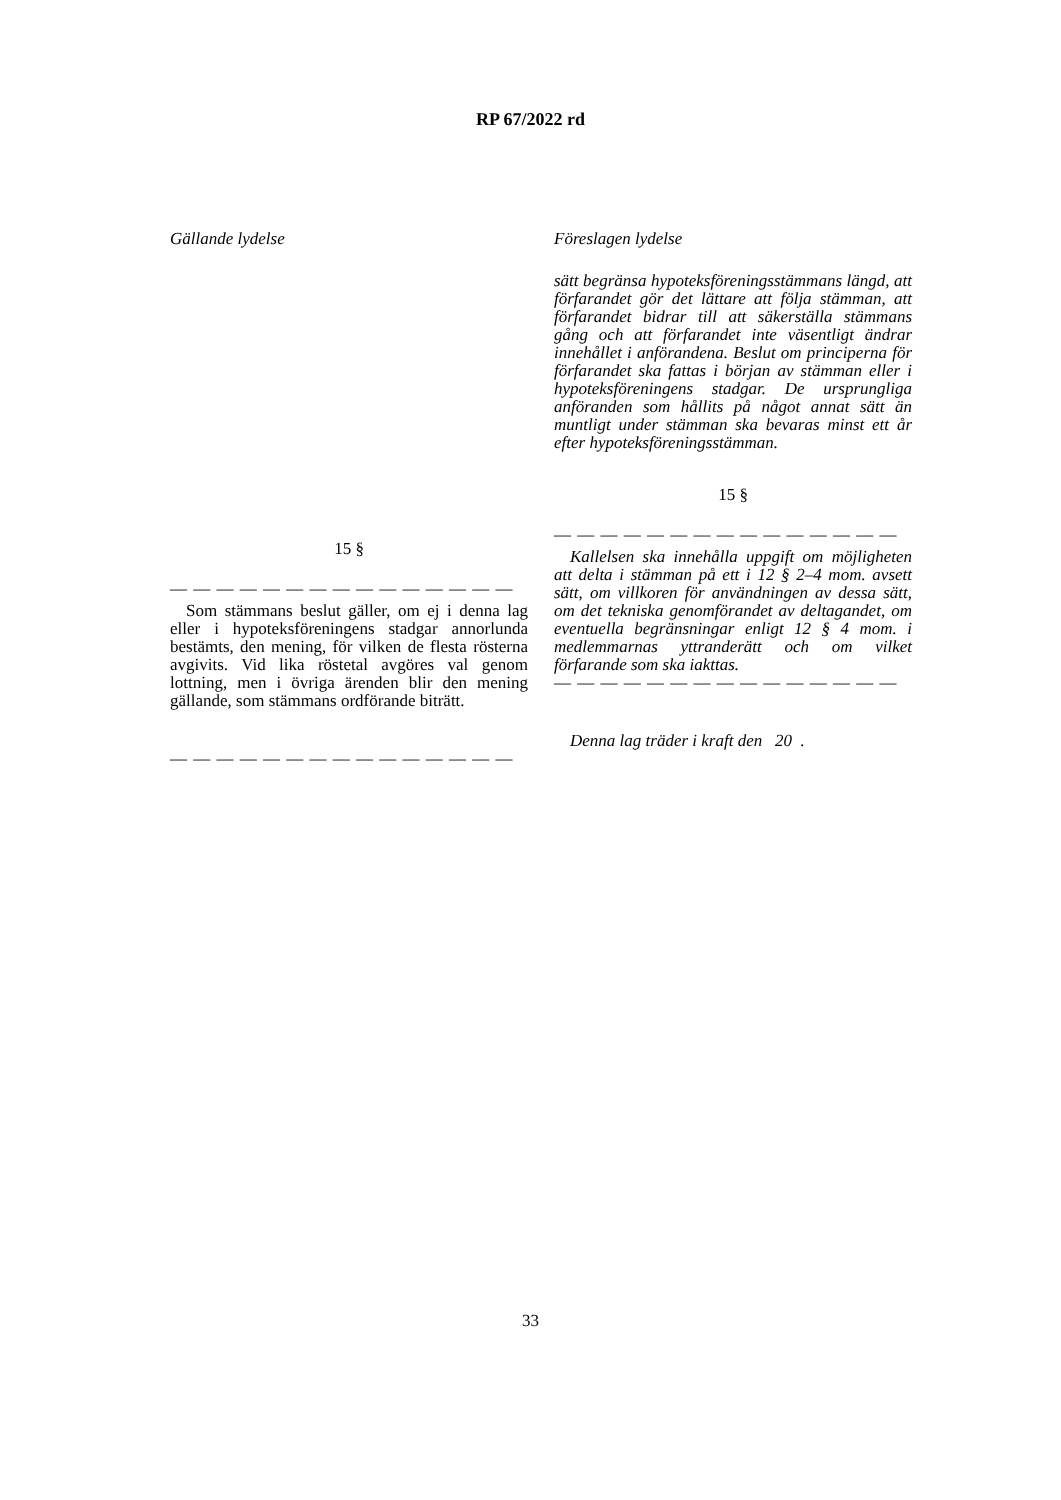RP 67/2022 rd
Gällande lydelse
15 §
— — — — — — — — — — — — — — —
Som stämmans beslut gäller, om ej i denna lag eller i hypoteksföreningens stadgar annorlunda bestämts, den mening, för vilken de flesta rösterna avgivits. Vid lika röstetal avgöres val genom lottning, men i övriga ärenden blir den mening gällande, som stämmans ordförande biträtt.
— — — — — — — — — — — — — — —
Föreslagen lydelse
sätt begränsa hypoteksföreningsstämmans längd, att förfarandet gör det lättare att följa stämman, att förfarandet bidrar till att säkerställa stämmans gång och att förfarandet inte väsentligt ändrar innehållet i anförandena. Beslut om principerna för förfarandet ska fattas i början av stämman eller i hypoteksföreningens stadgar. De ursprungliga anföranden som hållits på något annat sätt än muntligt under stämman ska bevaras minst ett år efter hypoteksföreningsstämman.
15 §
— — — — — — — — — — — — — — —
Kallelsen ska innehålla uppgift om möjligheten att delta i stämman på ett i 12 § 2–4 mom. avsett sätt, om villkoren för användningen av dessa sätt, om det tekniska genomförandet av deltagandet, om eventuella begränsningar enligt 12 § 4 mom. i medlemmarnas yttranderätt och om vilket förfarande som ska iakttas.
— — — — — — — — — — — — — — —
Denna lag träder i kraft den 20 .
33